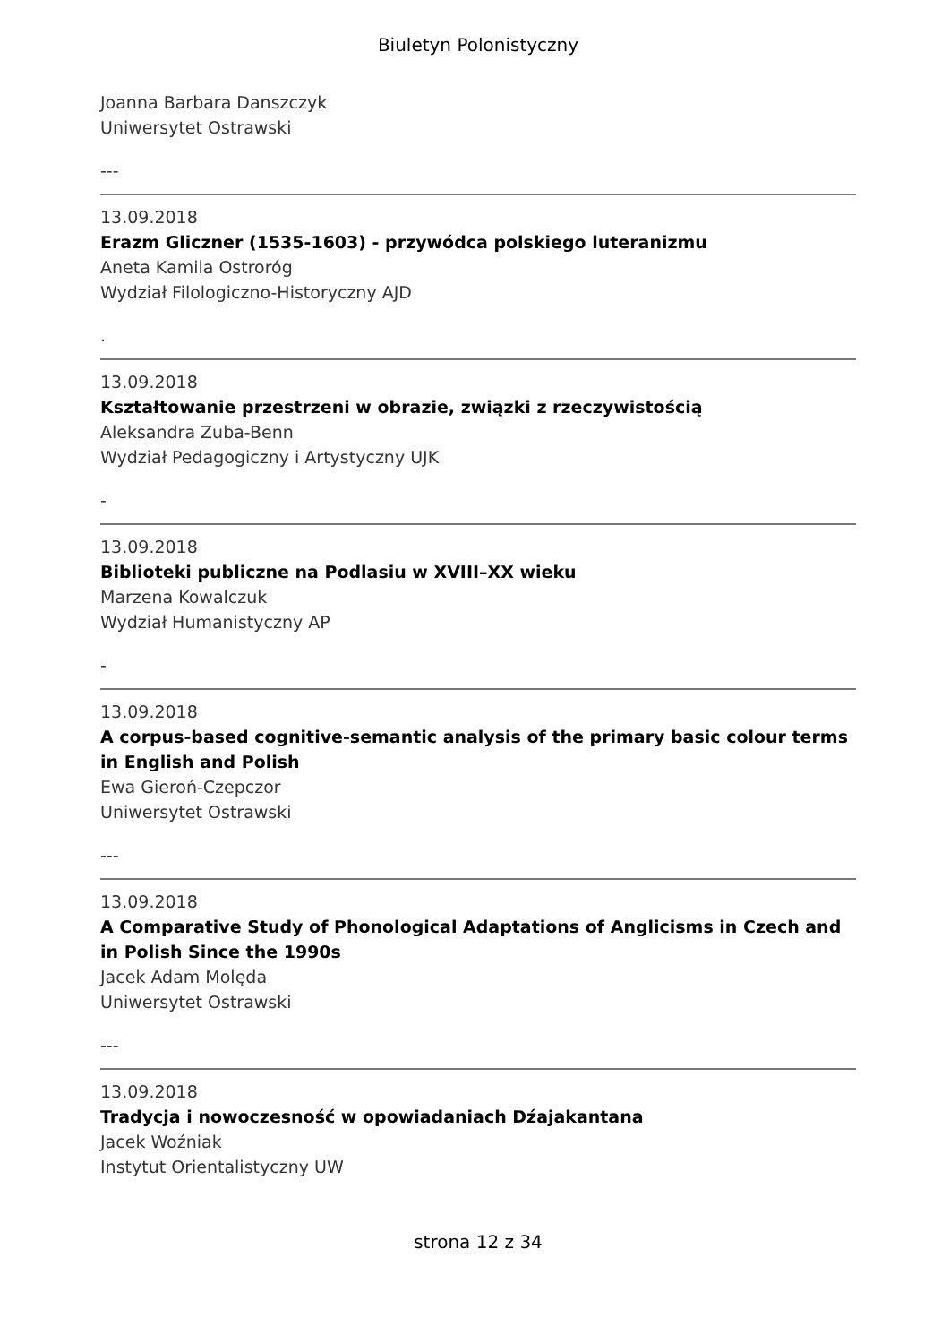Biuletyn Polonistyczny
Joanna Barbara Danszczyk
Uniwersytet Ostrawski
---
13.09.2018
Erazm Gliczner (1535-1603) - przywódca polskiego luteranizmu
Aneta Kamila Ostroróg
Wydział Filologiczno-Historyczny AJD
.
13.09.2018
Kształtowanie przestrzeni w obrazie, związki z rzeczywistością
Aleksandra Zuba-Benn
Wydział Pedagogiczny i Artystyczny UJK
-
13.09.2018
Biblioteki publiczne na Podlasiu w XVIII–XX wieku
Marzena Kowalczuk
Wydział Humanistyczny AP
-
13.09.2018
A corpus-based cognitive-semantic analysis of the primary basic colour terms in English and Polish
Ewa Gieroń-Czepczor
Uniwersytet Ostrawski
---
13.09.2018
A Comparative Study of Phonological Adaptations of Anglicisms in Czech and in Polish Since the 1990s
Jacek Adam Molęda
Uniwersytet Ostrawski
---
13.09.2018
Tradycja i nowoczesność w opowiadaniach Dźajakantana
Jacek Woźniak
Instytut Orientalistyczny UW
strona 12 z 34